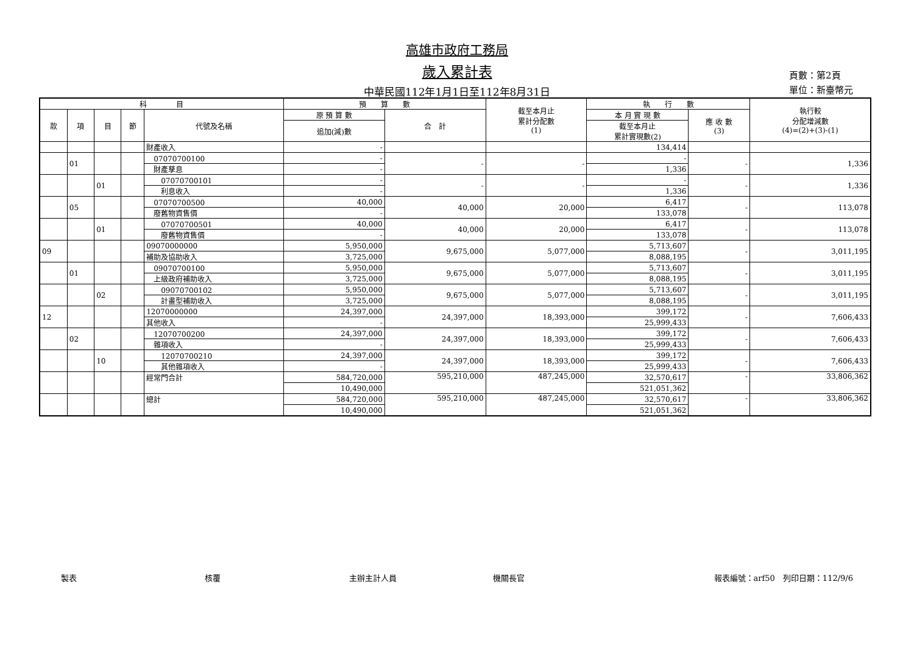高雄市政府工務局
歲入累計表
中華民國112年1月1日至112年8月31日
頁數：第2頁
單位：新臺幣元
| 科 目 | | | | | 預 算 數 | | 截至本月止 累計分配數 (1) | 執 行 數 | | 執行較 分配增減數 (4)=(2)+(3)-(1) |
| --- | --- | --- | --- | --- | --- | --- | --- | --- | --- | --- |
| 款 | 項 | 目 | 節 | 代號及名稱 | 原 預 算 數 | 合 計 | | 本 月 實 現 數 | 應 收 數 (3) | |
| | | | | | 追加(減)數 | | | 截至本月止 累計實現數(2) | | |
| | | | | 財產收入 | - | | | 134,414 | | |
| | 01 | | | 07070700100 | - | - | - | - | - | 1,336 |
| | | | | 財產孳息 | - | | | 1,336 | | |
| | | 01 | | 07070700101 | - | - | - | - | - | 1,336 |
| | | | | 利息收入 | - | | | 1,336 | | |
| | 05 | | | 07070700500 | 40,000 | 40,000 | 20,000 | 6,417 | - | 113,078 |
| | | | | 廢舊物資售價 | - | | | 133,078 | | |
| | | 01 | | 07070700501 | 40,000 | 40,000 | 20,000 | 6,417 | - | 113,078 |
| | | | | 廢舊物資售價 | - | | | 133,078 | | |
| 09 | | | | 09070000000 | 5,950,000 | 9,675,000 | 5,077,000 | 5,713,607 | - | 3,011,195 |
| | | | | 補助及協助收入 | 3,725,000 | | | 8,088,195 | | |
| | 01 | | | 09070700100 | 5,950,000 | 9,675,000 | 5,077,000 | 5,713,607 | - | 3,011,195 |
| | | | | 上級政府補助收入 | 3,725,000 | | | 8,088,195 | | |
| | | 02 | | 09070700102 | 5,950,000 | 9,675,000 | 5,077,000 | 5,713,607 | - | 3,011,195 |
| | | | | 計畫型補助收入 | 3,725,000 | | | 8,088,195 | | |
| 12 | | | | 12070000000 | 24,397,000 | 24,397,000 | 18,393,000 | 399,172 | - | 7,606,433 |
| | | | | 其他收入 | - | | | 25,999,433 | | |
| | 02 | | | 12070700200 | 24,397,000 | 24,397,000 | 18,393,000 | 399,172 | - | 7,606,433 |
| | | | | 雜項收入 | - | | | 25,999,433 | | |
| | | 10 | | 12070700210 | 24,397,000 | 24,397,000 | 18,393,000 | 399,172 | - | 7,606,433 |
| | | | | 其他雜項收入 | - | | | 25,999,433 | | |
| | | | | 經常門合計 | 584,720,000 | 595,210,000 | 487,245,000 | 32,570,617 | - | 33,806,362 |
| | | | | | 10,490,000 | | | 521,051,362 | | |
| | | | | 總計 | 584,720,000 | 595,210,000 | 487,245,000 | 32,570,617 | - | 33,806,362 |
| | | | | | 10,490,000 | | | 521,051,362 | | |
製表 核覆 主辦主計人員 機關長官 報表編號：arf50　列印日期：112/9/6